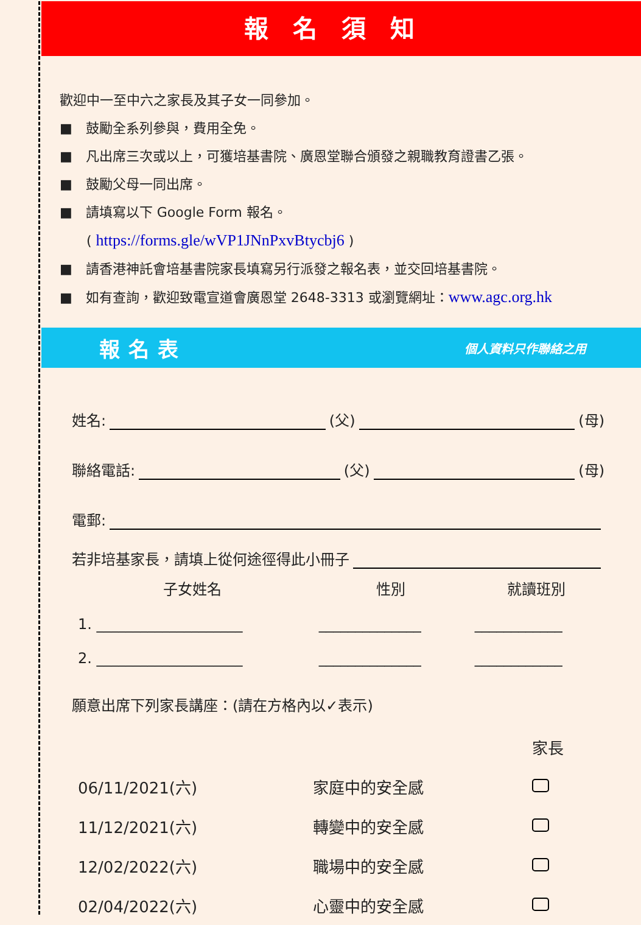報名須知
歡迎中一至中六之家長及其子女一同參加。
■　鼓勵全系列參與，費用全免。
■　凡出席三次或以上，可獲培基書院、廣恩堂聯合頒發之親職教育證書乙張。
■　鼓勵父母一同出席。
■　請填寫以下 Google Form 報名。
　　( https://forms.gle/wVP1JNnPxvBtycbj6 )
■　請香港神託會培基書院家長填寫另行派發之報名表，並交回培基書院。
■　如有查詢，歡迎致電宣道會廣恩堂 2648-3313 或瀏覽網址：www.agc.org.hk
報名表 個人資料只作聯絡之用
姓名: (父) (母)
聯絡電話: (父) (母)
電郵:
若非培基家長，請填上從何途徑得此小冊子
| 子女姓名 | 性別 | 就讀班別 |
| --- | --- | --- |
| 1. ____________________ | ______________ | ____________ |
| 2. ____________________ | ______________ | ____________ |
願意出席下列家長講座：(請在方格內以✓表示)
| | | 家長 |
| 06/11/2021(六) | 家庭中的安全感 | |
| 11/12/2021(六) | 轉變中的安全感 | |
| 12/02/2022(六) | 職場中的安全感 | |
| 02/04/2022(六) | 心靈中的安全感 | |